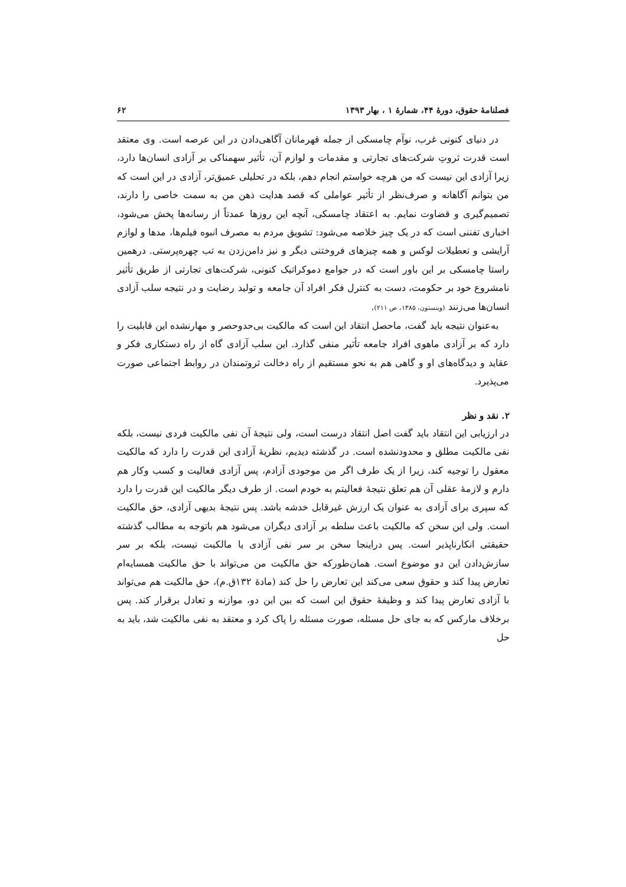فصلنامهٔ حقوق، دورهٔ ۴۴، شمارهٔ ۱ ، بهار ۱۳۹۳ ۶۲
در دنیای کنونی غرب، نوآم چامسکی از جمله قهرمانان آگاهی‌دادن در این عرصه است. وی معتقد است قدرت ثروتِ شرکت‌های تجارتی و مقدمات و لوازم آن، تأثیر سهمناکی بر آزادی انسان‌ها دارد، زیرا آزادی این نیست که من هرچه خواستم انجام دهم، بلکه در تحلیلی عمیق‌تر، آزادی در این است که من بتوانم آگاهانه و صرف‌نظر از تأثیر عواملی که قصد هدایت ذهن من به سمت خاصی را دارند، تصمیم‌گیری و قضاوت نمایم. به اعتقاد چامسکی، آنچه این روزها عمدتاً از رسانه‌ها پخش می‌شود، اخباری تفننی است که در یک چیز خلاصه می‌شود: تشویق مردم به مصرف انبوه فیلم‌ها، مدها و لوازم آرایشی و تعطیلات لوکس و همه چیزهای فروختنی دیگر و نیز دامن‌زدن به تب چهره‌پرستی. درهمین راستا چامسکی بر این باور است که در جوامع دموکراتیک کنونی، شرکت‌های تجارتی از طریق تأثیر نامشروع خود بر حکومت، دست به کنترل فکر افراد آن جامعه و تولید رضایت و در نتیجه سلب آزادی انسان‌ها می‌زنند (وینستون، ۱۳۸۵، ص ۲۱۱).
به‌عنوان نتیجه باید گفت، ماحصل انتقاد این است که مالکیت بی‌حدوحصر و مهارنشده این قابلیت را دارد که بر آزادی ماهوی افراد جامعه تأثیر منفی گذارد. این سلب آزادی گاه از راه دستکاری فکر و عقاید و دیدگاه‌های او و گاهی هم به نحو مستقیم از راه دخالت ثروتمندان در روابط اجتماعی صورت می‌پذیرد.
۲. نقد و نظر
در ارزیابی این انتقاد باید گفت اصل انتقاد درست است، ولی نتیجهٔ آن نفی مالکیت فردی نیست، بلکه نفی مالکیت مطلق و محدودنشده است. در گذشته دیدیم، نظریهٔ آزادی این قدرت را دارد که مالکیت معقول را توجیه کند، زیرا از یک طرف اگر من موجودی آزادم، پس آزادی فعالیت و کسب وکار هم دارم و لازمهٔ عقلی آن هم تعلق نتیجهٔ فعالیتم به خودم است. از طرف دیگر مالکیت این قدرت را دارد که سپری برای آزادی به عنوان یک ارزش غیرقابل خدشه باشد. پس نتیجهٔ بدیهی آزادی، حق مالکیت است. ولی این سخن که مالکیت باعث سلطه بر آزادی دیگران می‌شود هم باتوجه به مطالب گذشته حقیقتی انکارناپذیر است. پس دراینجا سخن بر سر نفی آزادی یا مالکیت نیست، بلکه بر سر سازش‌دادن این دو موضوع است. همان‌طورکه حق مالکیت من می‌تواند با حق مالکیت همسایه‌ام تعارض پیدا کند و حقوق سعی می‌کند این تعارض را حل کند (مادهٔ ۱۳۲ق.م)، حق مالکیت هم می‌تواند با آزادی تعارض پیدا کند و وظیفهٔ حقوق این است که بین این دو، موازنه و تعادل برقرار کند. پس برخلاف مارکس که به جای حل مسئله، صورت مسئله را پاک کرد و معتقد به نفی مالکیت شد، باید به حل